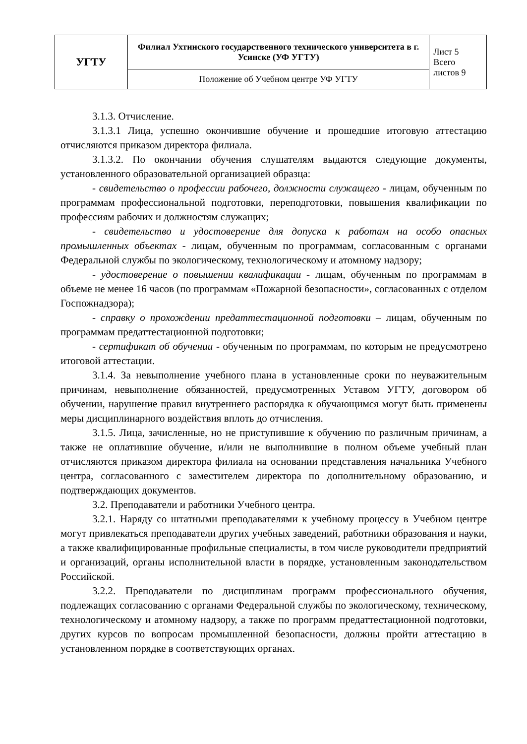| УГТУ | Филиал Ухтинского государственного технического университета в г. Усинске (УФ УГТУ) | Лист 5 Всего листов 9 |
| | Положение об Учебном центре УФ УГТУ | |
3.1.3. Отчисление.
3.1.3.1 Лица, успешно окончившие обучение и прошедшие итоговую аттестацию отчисляются приказом директора филиала.
3.1.3.2. По окончании обучения слушателям выдаются следующие документы, установленного образовательной организацией образца:
- свидетельство о профессии рабочего, должности служащего - лицам, обученным по программам профессиональной подготовки, переподготовки, повышения квалификации по профессиям рабочих и должностям служащих;
- свидетельство и удостоверение для допуска к работам на особо опасных промышленных объектах - лицам, обученным по программам, согласованным с органами Федеральной службы по экологическому, технологическому и атомному надзору;
- удостоверение о повышении квалификации - лицам, обученным по программам в объеме не менее 16 часов (по программам «Пожарной безопасности», согласованных с отделом Госпожнадзора);
- справку о прохождении предаттестационной подготовки – лицам, обученным по программам предаттестационной подготовки;
- сертификат об обучении - обученным по программам, по которым не предусмотрено итоговой аттестации.
3.1.4. За невыполнение учебного плана в установленные сроки по неуважительным причинам, невыполнение обязанностей, предусмотренных Уставом УГТУ, договором об обучении, нарушение правил внутреннего распорядка к обучающимся могут быть применены меры дисциплинарного воздействия вплоть до отчисления.
3.1.5. Лица, зачисленные, но не приступившие к обучению по различным причинам, а также не оплатившие обучение, и/или не выполнившие в полном объеме учебный план отчисляются приказом директора филиала на основании представления начальника Учебного центра, согласованного с заместителем директора по дополнительному образованию, и подтверждающих документов.
3.2. Преподаватели и работники Учебного центра.
3.2.1. Наряду со штатными преподавателями к учебному процессу в Учебном центре могут привлекаться преподаватели других учебных заведений, работники образования и науки, а также квалифицированные профильные специалисты, в том числе руководители предприятий и организаций, органы исполнительной власти в порядке, установленным законодательством Российской.
3.2.2. Преподаватели по дисциплинам программ профессионального обучения, подлежащих согласованию с органами Федеральной службы по экологическому, техническому, технологическому и атомному надзору, а также по программ предаттестационной подготовки, других курсов по вопросам промышленной безопасности, должны пройти аттестацию в установленном порядке в соответствующих органах.